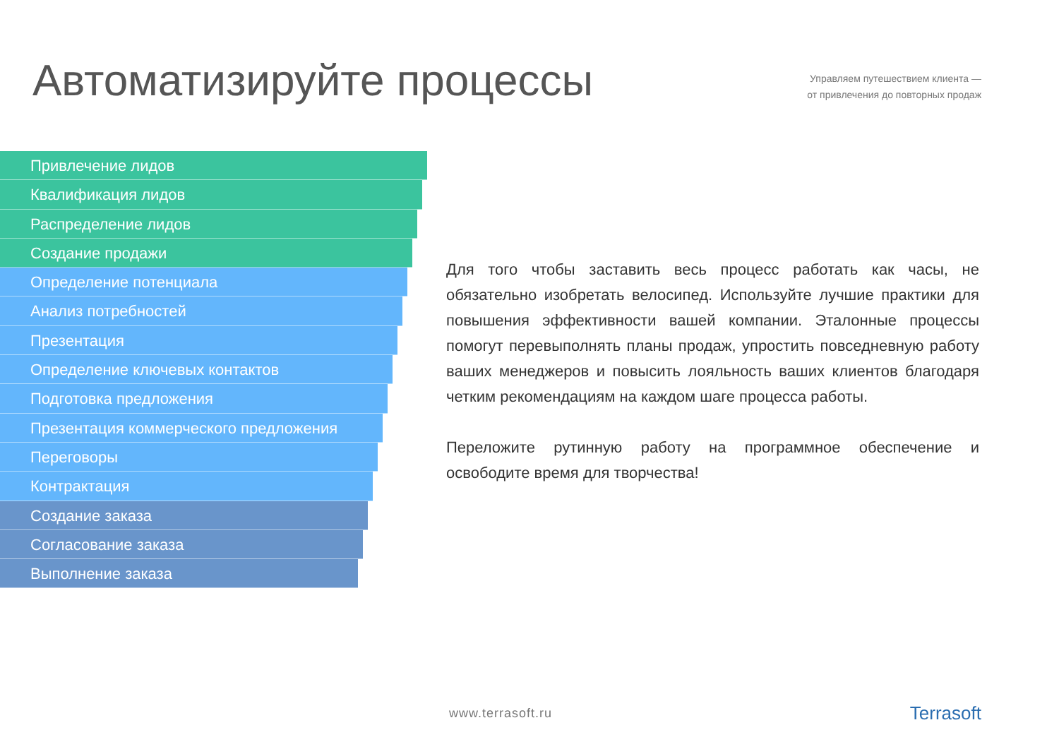Автоматизируйте процессы
Управляем путешествием клиента —
от привлечения до повторных продаж
Привлечение лидов
Квалификация лидов
Распределение лидов
Создание продажи
Определение потенциала
Анализ потребностей
Презентация
Определение ключевых контактов
Подготовка предложения
Презентация коммерческого предложения
Переговоры
Контрактация
Создание заказа
Согласование заказа
Выполнение заказа
Для того чтобы заставить весь процесс работать как часы, не обязательно изобретать велосипед. Используйте лучшие практики для повышения эффективности вашей компании. Эталонные процессы помогут перевыполнять планы продаж, упростить повседневную работу ваших менеджеров и повысить лояльность ваших клиентов благодаря четким рекомендациям на каждом шаге процесса работы.
Переложите рутинную работу на программное обеспечение и освободите время для творчества!
www.terrasoft.ru Terrasoft